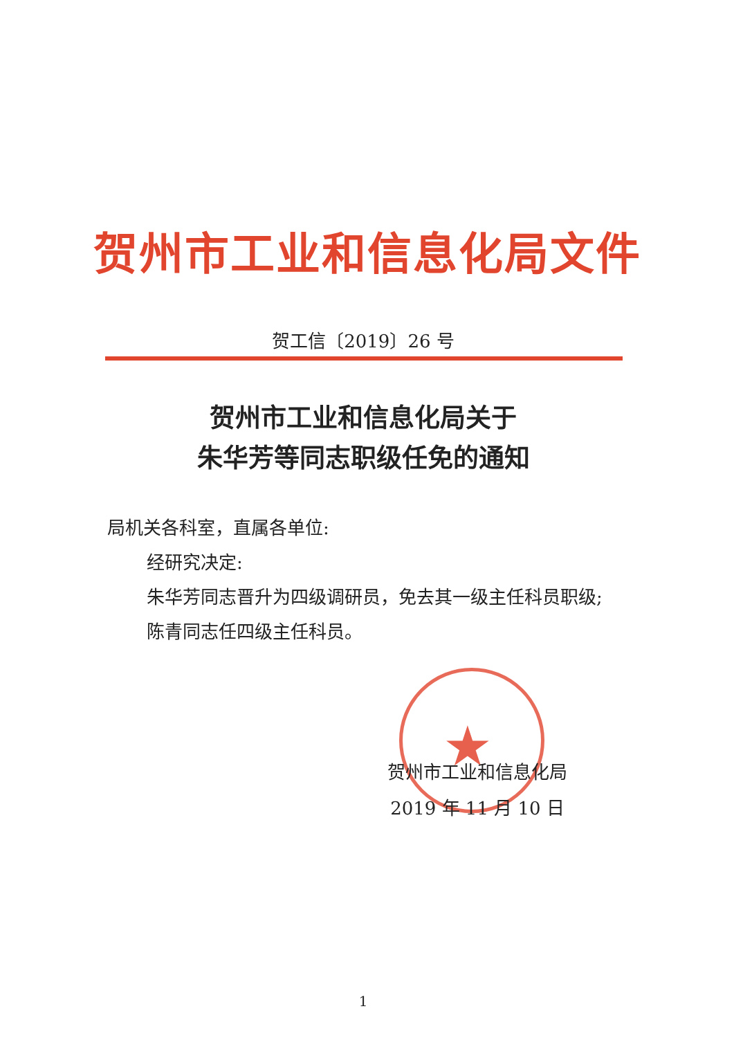★
贺州市工业和信息化局文件
贺工信〔2019〕26 号
贺州市工业和信息化局关于
朱华芳等同志职级任免的通知
局机关各科室，直属各单位:
经研究决定:
朱华芳同志晋升为四级调研员，免去其一级主任科员职级;
陈青同志任四级主任科员。
贺州市工业和信息化局
2019 年 11 月 10 日
1